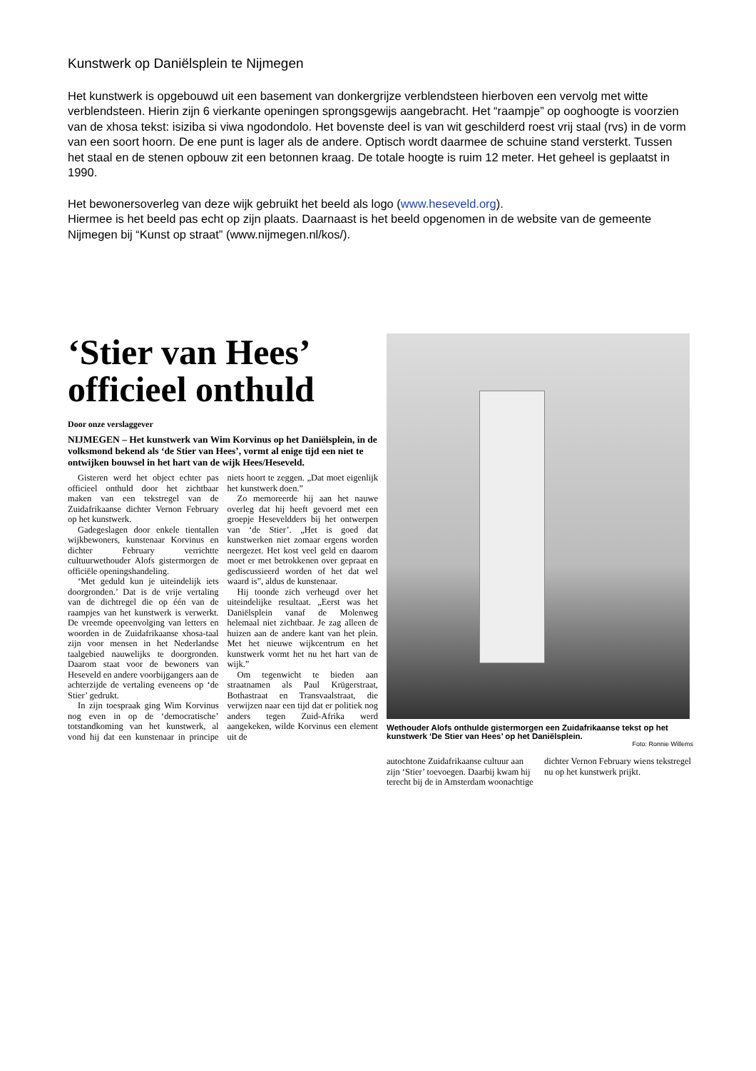Kunstwerk op Daniëlsplein te Nijmegen
Het kunstwerk is opgebouwd uit een basement van donkergrijze verblendsteen hierboven een vervolg met witte verblendsteen. Hierin zijn 6 vierkante openingen sprongsgewijs aangebracht. Het “raampje” op ooghoogte is voorzien van de xhosa tekst: isiziba si viwa ngodondolo. Het bovenste deel is van wit geschilderd roest vrij staal (rvs) in de vorm van een soort hoorn. De ene punt is lager als de andere. Optisch wordt daarmee de schuine stand versterkt. Tussen het staal en de stenen opbouw zit een betonnen kraag. De totale hoogte is ruim 12 meter. Het geheel is geplaatst in 1990.
Het bewonersoverleg van deze wijk gebruikt het beeld als logo (www.heseveld.org).
Hiermee is het beeld pas echt op zijn plaats. Daarnaast is het beeld opgenomen in de website van de gemeente Nijmegen bij “Kunst op straat” (www.nijmegen.nl/kos/).
‘Stier van Hees’ officieel onthuld
Door onze verslaggever
NIJMEGEN – Het kunstwerk van Wim Korvinus op het Daniëlsplein, in de volksmond bekend als ‘de Stier van Hees’, vormt al enige tijd een niet te ontwijken bouwsel in het hart van de wijk Hees/Heseveld.
Gisteren werd het object echter pas officieel onthuld door het zichtbaar maken van een tekstregel van de Zuidafrikaanse dichter Vernon February op het kunstwerk.
Gadegeslagen door enkele tientallen wijkbewoners, kunstenaar Korvinus en dichter February verrichtte cultuurwethouder Alofs gistermorgen de officiële openingshandeling.
‘Met geduld kun je uiteindelijk iets doorgronden.’ Dat is de vrije vertaling van de dichtregel die op één van de raampjes van het kunstwerk is verwerkt. De vreemde opeenvolging van letters en woorden in de Zuidafrikaanse xhosa-taal zijn voor mensen in het Nederlandse taalgebied nauwelijks te doorgronden. Daarom staat voor de bewoners van Heseveld en andere voorbijgangers aan de achterzijde de vertaling eveneens op ‘de Stier’ gedrukt.
In zijn toespraak ging Wim Korvinus nog even in op de ‘democratische’ totstandkoming van het kunstwerk, al vond hij dat een kunstenaar in principe niets hoort te zeggen. „Dat moet eigenlijk het kunstwerk doen.”
Zo memoreerde hij aan het nauwe overleg dat hij heeft gevoerd met een groepje Heseveldders bij het ontwerpen van ‘de Stier’. „Het is goed dat kunstwerken niet zomaar ergens worden neergezet. Het kost veel geld en daarom moet er met betrokkenen over gepraat en gediscussieerd worden of het dat wel waard is”, aldus de kunstenaar.
Hij toonde zich verheugd over het uiteindelijke resultaat. „Eerst was het Daniëlsplein vanaf de Molenweg helemaal niet zichtbaar. Je zag alleen de huizen aan de andere kant van het plein. Met het nieuwe wijkcentrum en het kunstwerk vormt het nu het hart van de wijk.”
Om tegenwicht te bieden aan straatnamen als Paul Krügerstraat, Bothastraat en Transvaalstraat, die verwijzen naar een tijd dat er politiek nog anders tegen Zuid-Afrika werd aangekeken, wilde Korvinus een element uit de
Wethouder Alofs onthulde gistermorgen een Zuidafrikaanse tekst op het kunstwerk ‘De Stier van Hees’ op het Daniëlsplein.
Foto: Ronnie Willems
autochtone Zuidafrikaanse cultuur aan zijn ‘Stier’ toevoegen. Daarbij kwam hij terecht bij de in Amsterdam woonachtige dichter Vernon February wiens tekstregel nu op het kunstwerk prijkt.